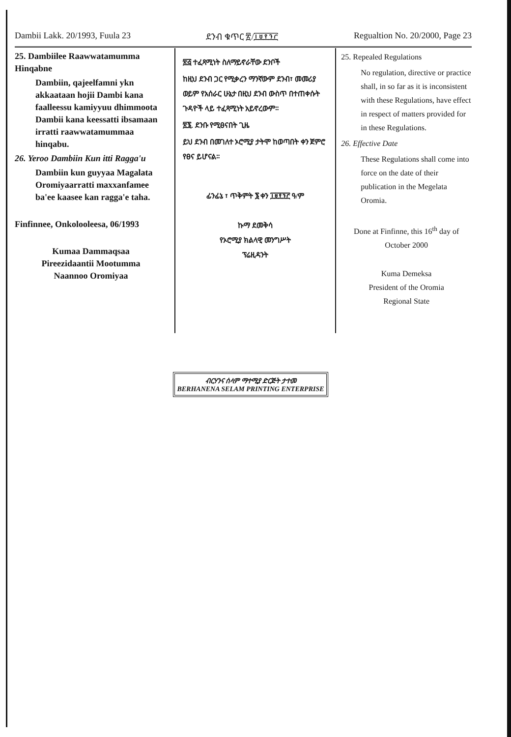Dambii Lakk. 20/1993, Fuula 23 ደንብ ቁጥር ፳/፲፱፻፺፫ Regualtion No. 20/2000, Page 23
25. Dambiilee Raawwatamumma Hinqabne
Dambiin, qajeelfamni ykn akkaataan hojii Dambi kana faalleessu kamiyyuu dhimmoota Dambii kana keessatti ibsamaan irratti raawwatamummaa hinqabu.
26. Yeroo Dambiin Kun itti Ragga'u
Dambiin kun guyyaa Magalata Oromiyaarratti maxxanfamee ba'ee kaasee kan ragga'e taha.
Finfinnee, Onkolooleesa, 06/1993
Kumaa Dammaqsaa
Pireezidaantii Mootumma
Naannoo Oromiyaa
፳፭ ተፈጻሚነት ስለማይኖራቸው ደንቦች
ከዚህ ደንብ ጋር የሚቃረን ማንኛውም ደንብ፣ መመሪያ ወይም የአሰራር ሁኔታ በዚህ ደንብ ውስጥ በተጠቀሱት ጉዳዮች ላይ ተፈጻሚነት አይኖረውም።
፳፮. ደንቡ የሚፀናበት ጊዜ
ይህ ደንብ በመገለተ ኦሮሚያ ታትሞ ከወጣበት ቀን ጀምሮ የፀና ይሆናል።
ፊንፊኔ ፣ ጥቅምት ፮ ቀን ፲፱፻፺፫ ዓ/ም
ኩማ ደመቅሳ
የኦሮሚያ ክልላዊ መንግሥት
ፕሬዚዳንት
25. Repealed Regulations
No regulation, directive or practice shall, in so far as it is inconsistent with these Regulations, have effect in respect of matters provided for in these Regulations.
26. Effective Date
These Regulations shall come into force on the date of their publication in the Megelata Oromia.
Done at Finfinne, this 16<sup>th</sup> day of October 2000
Kuma Demeksa
President of the Oromia
Regional State
ብርሃንና ሰላም ማተሚያ ድርጅት ታተመ
BERHANENA SELAM PRINTING ENTERPRISE